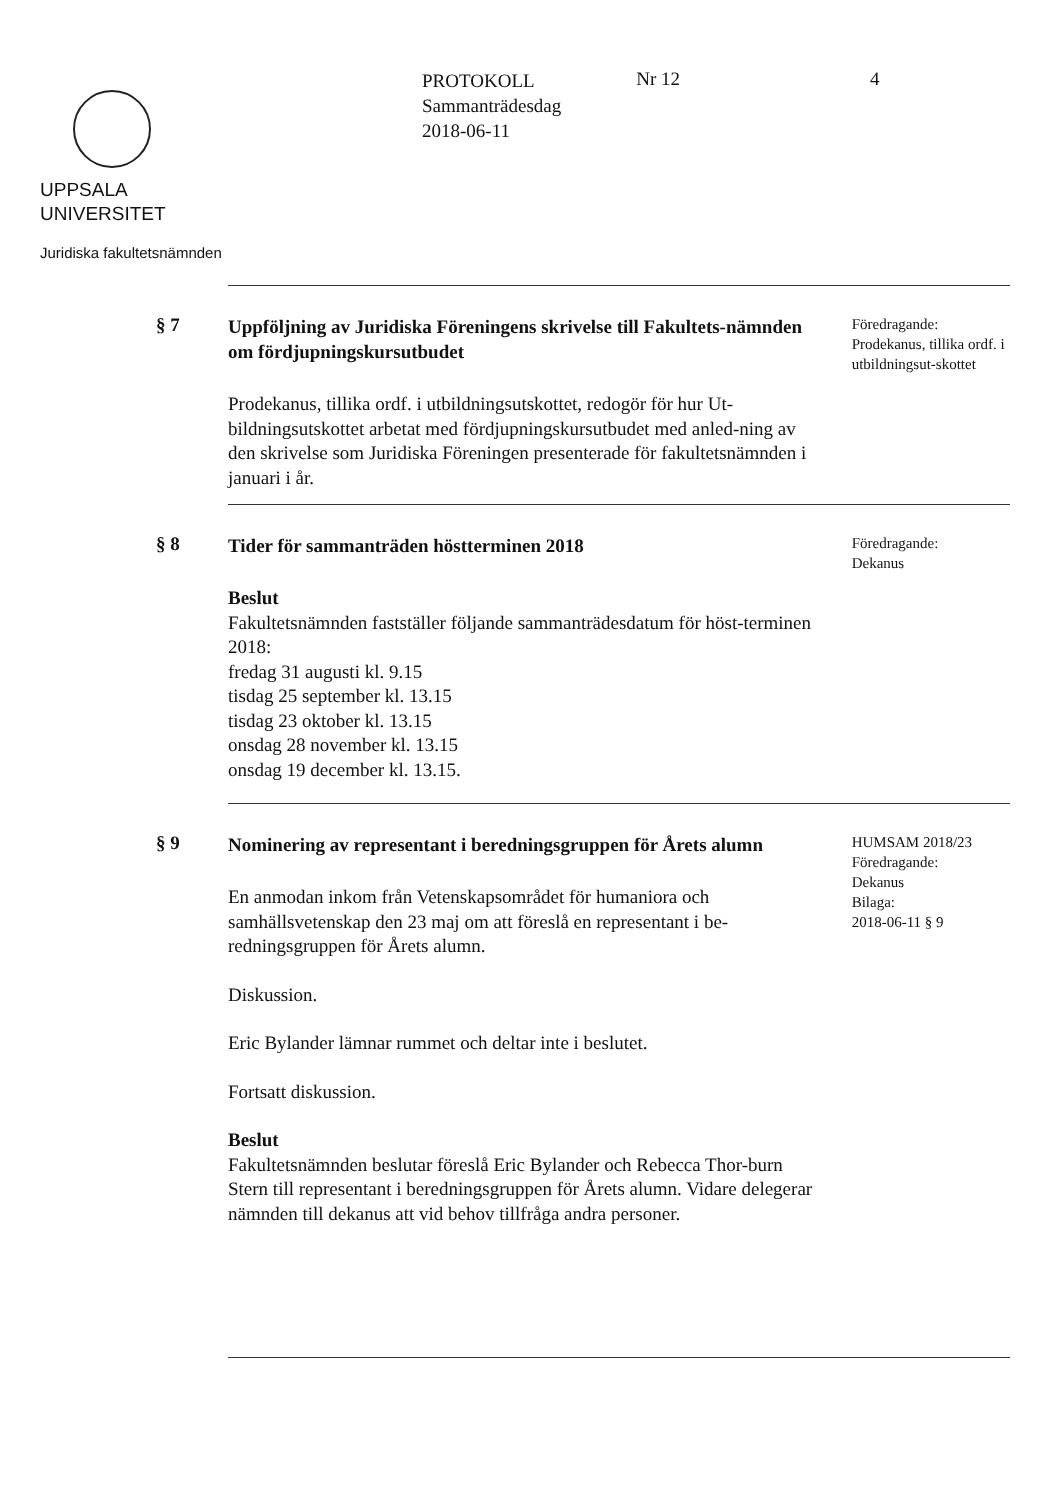UPPSALA
UNIVERSITET
Juridiska fakultetsnämnden
PROTOKOLL
Sammanträdesdag
2018-06-11
Nr 12 4
§ 7
Uppföljning av Juridiska Föreningens skrivelse till Fakultets-nämnden om fördjupningskursutbudet
Prodekanus, tillika ordf. i utbildningsutskottet, redogör för hur Ut-bildningsutskottet arbetat med fördjupningskursutbudet med anled-ning av den skrivelse som Juridiska Föreningen presenterade för fakultetsnämnden i januari i år.
Föredragande:
Prodekanus, tillika ordf. i utbildningsut-skottet
§ 8
Tider för sammanträden höstterminen 2018
Beslut
Fakultetsnämnden fastställer följande sammanträdesdatum för höst-terminen 2018:
fredag 31 augusti kl. 9.15
tisdag 25 september kl. 13.15
tisdag 23 oktober kl. 13.15
onsdag 28 november kl. 13.15
onsdag 19 december kl. 13.15.
Föredragande:
Dekanus
§ 9
Nominering av representant i beredningsgruppen för Årets alumn
En anmodan inkom från Vetenskapsområdet för humaniora och samhällsvetenskap den 23 maj om att föreslå en representant i be-redningsgruppen för Årets alumn.
Diskussion.
Eric Bylander lämnar rummet och deltar inte i beslutet.
Fortsatt diskussion.
Beslut
Fakultetsnämnden beslutar föreslå Eric Bylander och Rebecca Thor-burn Stern till representant i beredningsgruppen för Årets alumn. Vidare delegerar nämnden till dekanus att vid behov tillfråga andra personer.
HUMSAM 2018/23
Föredragande:
Dekanus
Bilaga:
2018-06-11 § 9